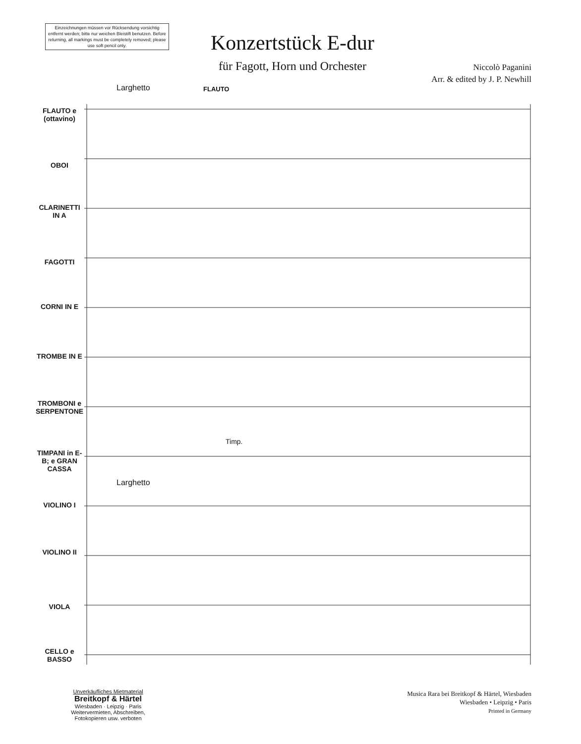Einzeichnungen müssen vor Rücksendung vorsichtig entfernt werden; bitte nur weichen Bleistift benutzen. Before returning, all markings must be completely removed; please use soft pencil only.
Konzertstück E-dur
für Fagott, Horn und Orchester
Niccolò Paganini
Arr. & edited by J. P. Newhill
FLAUTO e (ottavino)
OBOI
CLARINETTI IN A
FAGOTTI
CORNI IN E
TROMBE IN E
TROMBONI e SERPENTONE
TIMPANI in E-B; e GRAN CASSA
VIOLINO I
VIOLINO II
VIOLA
CELLO e BASSO
Larghetto FLAUTO
Larghetto
Timp.
Unverkäufliches Mietmaterial
Breitkopf & Härtel
Wiesbaden · Leipzig · Paris
Weitervermieten, Abschreiben, Fotokopieren usw. verboten
Musica Rara bei Breitkopf & Härtel, Wiesbaden
Wiesbaden • Leipzig • Paris
Printed in Germany